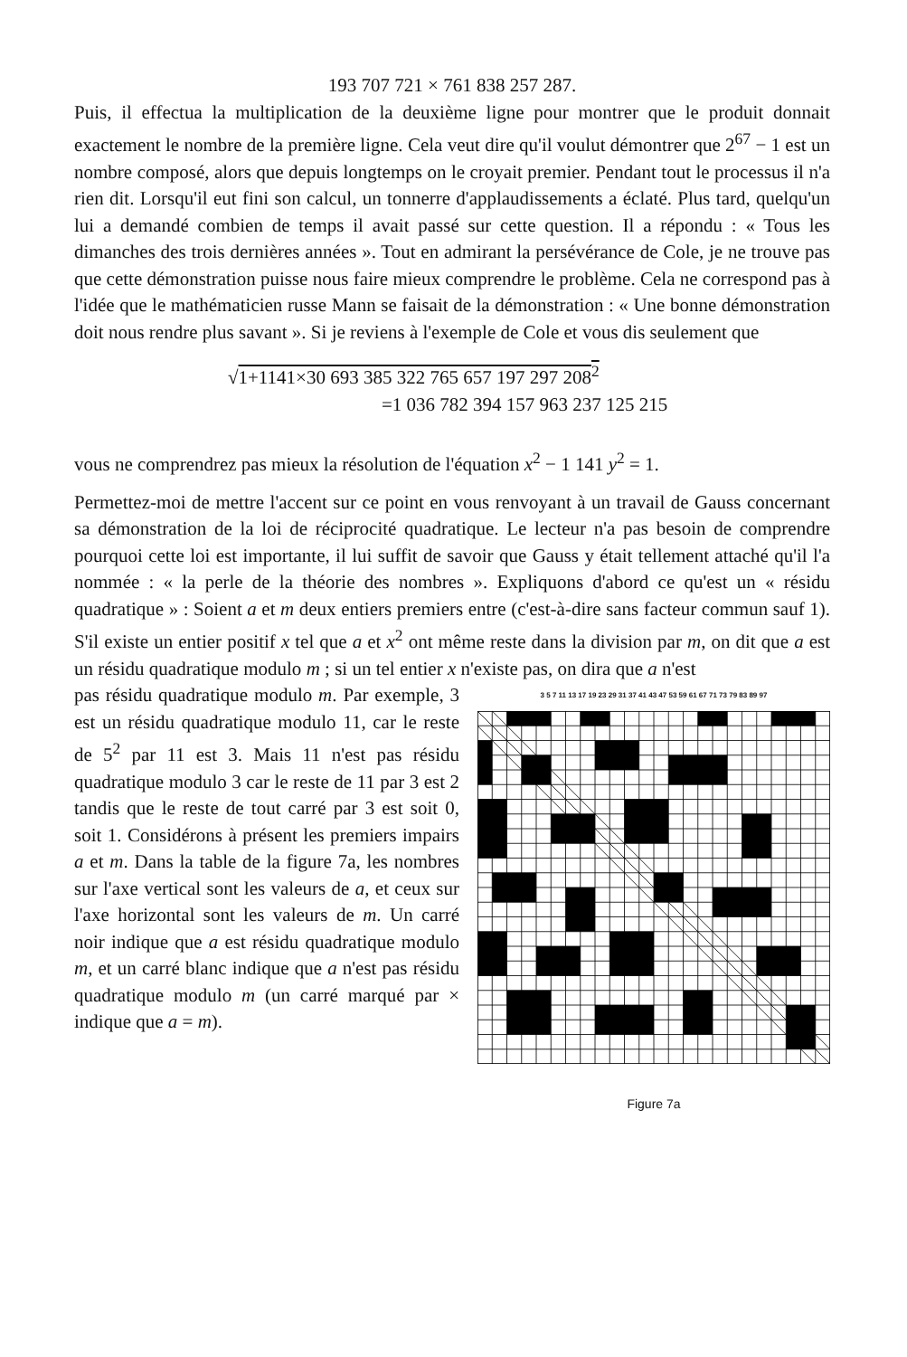193 707 721 × 761 838 257 287.
Puis, il effectua la multiplication de la deuxième ligne pour montrer que le produit donnait exactement le nombre de la première ligne. Cela veut dire qu'il voulut démontrer que 2<sup>67</sup> − 1 est un nombre composé, alors que depuis longtemps on le croyait premier. Pendant tout le processus il n'a rien dit. Lorsqu'il eut fini son calcul, un tonnerre d'applaudissements a éclaté. Plus tard, quelqu'un lui a demandé combien de temps il avait passé sur cette question. Il a répondu : « Tous les dimanches des trois dernières années ». Tout en admirant la persévérance de Cole, je ne trouve pas que cette démonstration puisse nous faire mieux comprendre le problème. Cela ne correspond pas à l'idée que le mathématicien russe Mann se faisait de la démonstration : « Une bonne démonstration doit nous rendre plus savant ». Si je reviens à l'exemple de Cole et vous dis seulement que
√1+1141×30 693 385 322 765 657 197 297 208<sup>2</sup>
=1 036 782 394 157 963 237 125 215
vous ne comprendrez pas mieux la résolution de l'équation x<sup>2</sup> − 1 141 y<sup>2</sup> = 1.
Permettez-moi de mettre l'accent sur ce point en vous renvoyant à un travail de Gauss concernant sa démonstration de la loi de réciprocité quadratique. Le lecteur n'a pas besoin de comprendre pourquoi cette loi est importante, il lui suffit de savoir que Gauss y était tellement attaché qu'il l'a nommée : « la perle de la théorie des nombres ». Expliquons d'abord ce qu'est un « résidu quadratique » : Soient a et m deux entiers premiers entre (c'est-à-dire sans facteur commun sauf 1). S'il existe un entier positif x tel que a et x<sup>2</sup> ont même reste dans la division par m, on dit que a est un résidu quadratique modulo m ; si un tel entier x n'existe pas, on dira que a n'est
pas résidu quadratique modulo m. Par exemple, 3 est un résidu quadratique modulo 11, car le reste de 5<sup>2</sup> par 11 est 3. Mais 11 n'est pas résidu quadratique modulo 3 car le reste de 11 par 3 est 2 tandis que le reste de tout carré par 3 est soit 0, soit 1. Considérons à présent les premiers impairs a et m. Dans la table de la figure 7a, les nombres sur l'axe vertical sont les valeurs de a, et ceux sur l'axe horizontal sont les valeurs de m. Un carré noir indique que a est résidu quadratique modulo m, et un carré blanc indique que a n'est pas résidu quadratique modulo m (un carré marqué par × indique que a = m).
3 5 7 11 13 17 19 23 29 31 37 41 43 47 53 59 61 67 71 73 79 83 89 97
Figure 7a